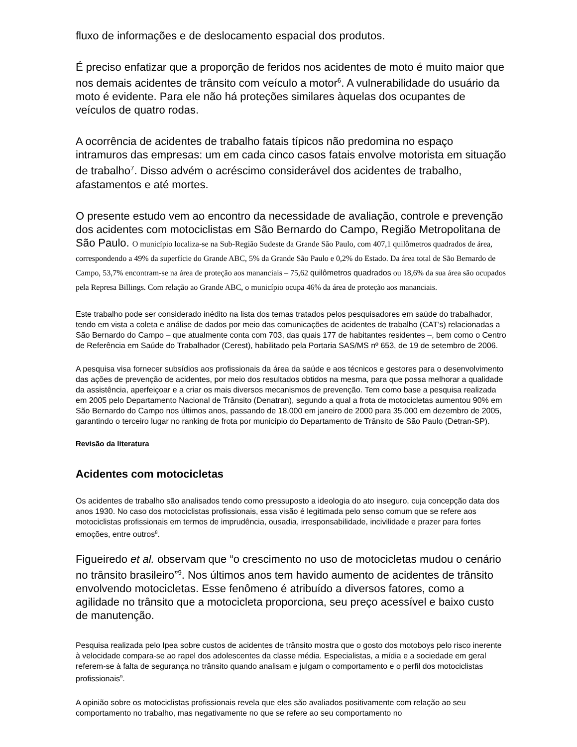fluxo de informações e de deslocamento espacial dos produtos.
É preciso enfatizar que a proporção de feridos nos acidentes de moto é muito maior que nos demais acidentes de trânsito com veículo a motor<sup>6</sup>. A vulnerabilidade do usuário da moto é evidente. Para ele não há proteções similares àquelas dos ocupantes de veículos de quatro rodas.
A ocorrência de acidentes de trabalho fatais típicos não predomina no espaço intramuros das empresas: um em cada cinco casos fatais envolve motorista em situação de trabalho<sup>7</sup>. Disso advém o acréscimo considerável dos acidentes de trabalho, afastamentos e até mortes.
O presente estudo vem ao encontro da necessidade de avaliação, controle e prevenção dos acidentes com motociclistas em São Bernardo do Campo, Região Metropolitana de São Paulo. O município localiza-se na Sub-Região Sudeste da Grande São Paulo, com 407,1 quilômetros quadrados de área, correspondendo a 49% da superfície do Grande ABC, 5% da Grande São Paulo e 0,2% do Estado. Da área total de São Bernardo de Campo, 53,7% encontram-se na área de proteção aos mananciais – 75,62 quilômetros quadrados ou 18,6% da sua área são ocupados pela Represa Billings. Com relação ao Grande ABC, o município ocupa 46% da área de proteção aos mananciais.
Este trabalho pode ser considerado inédito na lista dos temas tratados pelos pesquisadores em saúde do trabalhador, tendo em vista a coleta e análise de dados por meio das comunicações de acidentes de trabalho (CAT’s) relacionadas a São Bernardo do Campo – que atualmente conta com 703, das quais 177 de habitantes residentes –, bem como o Centro de Referência em Saúde do Trabalhador (Cerest), habilitado pela Portaria SAS/MS nº 653, de 19 de setembro de 2006.
A pesquisa visa fornecer subsídios aos profissionais da área da saúde e aos técnicos e gestores para o desenvolvimento das ações de prevenção de acidentes, por meio dos resultados obtidos na mesma, para que possa melhorar a qualidade da assistência, aperfeiçoar e a criar os mais diversos mecanismos de prevenção. Tem como base a pesquisa realizada em 2005 pelo Departamento Nacional de Trânsito (Denatran), segundo a qual a frota de motocicletas aumentou 90% em São Bernardo do Campo nos últimos anos, passando de 18.000 em janeiro de 2000 para 35.000 em dezembro de 2005, garantindo o terceiro lugar no ranking de frota por município do Departamento de Trânsito de São Paulo (Detran-SP).
Revisão da literatura
Acidentes com motocicletas
Os acidentes de trabalho são analisados tendo como pressuposto a ideologia do ato inseguro, cuja concepção data dos anos 1930. No caso dos motociclistas profissionais, essa visão é legitimada pelo senso comum que se refere aos motociclistas profissionais em termos de imprudência, ousadia, irresponsabilidade, incivilidade e prazer para fortes emoções, entre outros<sup>8</sup>.
Figueiredo et al. observam que “o crescimento no uso de motocicletas mudou o cenário no trânsito brasileiro”<sup>9</sup>. Nos últimos anos tem havido aumento de acidentes de trânsito envolvendo motocicletas. Esse fenômeno é atribuído a diversos fatores, como a agilidade no trânsito que a motocicleta proporciona, seu preço acessível e baixo custo de manutenção.
Pesquisa realizada pelo Ipea sobre custos de acidentes de trânsito mostra que o gosto dos motoboys pelo risco inerente à velocidade compara-se ao rapel dos adolescentes da classe média. Especialistas, a mídia e a sociedade em geral referem-se à falta de segurança no trânsito quando analisam e julgam o comportamento e o perfil dos motociclistas profissionais<sup>9</sup>.
A opinião sobre os motociclistas profissionais revela que eles são avaliados positivamente com relação ao seu comportamento no trabalho, mas negativamente no que se refere ao seu comportamento no